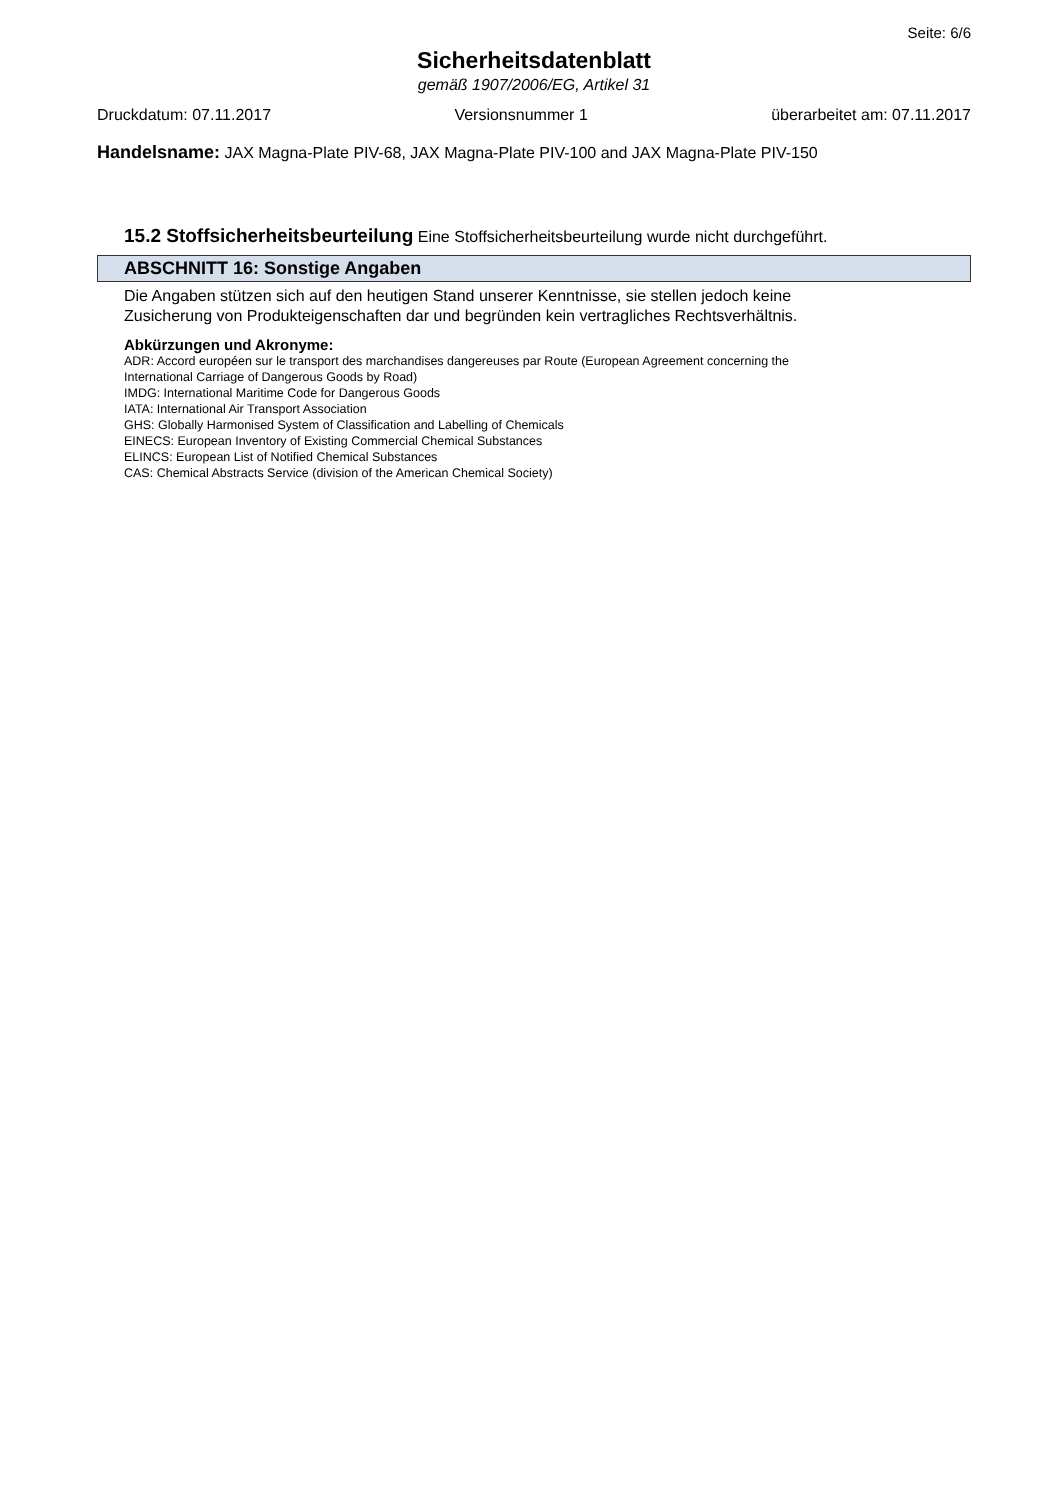Seite: 6/6
Sicherheitsdatenblatt
gemäß 1907/2006/EG, Artikel 31
Druckdatum: 07.11.2017 Versionsnummer 1 überarbeitet am: 07.11.2017
Handelsname: JAX Magna-Plate PIV-68, JAX Magna-Plate PIV-100 and JAX Magna-Plate PIV-150
15.2 Stoffsicherheitsbeurteilung Eine Stoffsicherheitsbeurteilung wurde nicht durchgeführt.
ABSCHNITT 16: Sonstige Angaben
Die Angaben stützen sich auf den heutigen Stand unserer Kenntnisse, sie stellen jedoch keine
Zusicherung von Produkteigenschaften dar und begründen kein vertragliches Rechtsverhältnis.
Abkürzungen und Akronyme:
ADR: Accord européen sur le transport des marchandises dangereuses par Route (European Agreement concerning the
International Carriage of Dangerous Goods by Road)
IMDG: International Maritime Code for Dangerous Goods
IATA: International Air Transport Association
GHS: Globally Harmonised System of Classification and Labelling of Chemicals
EINECS: European Inventory of Existing Commercial Chemical Substances
ELINCS: European List of Notified Chemical Substances
CAS: Chemical Abstracts Service (division of the American Chemical Society)